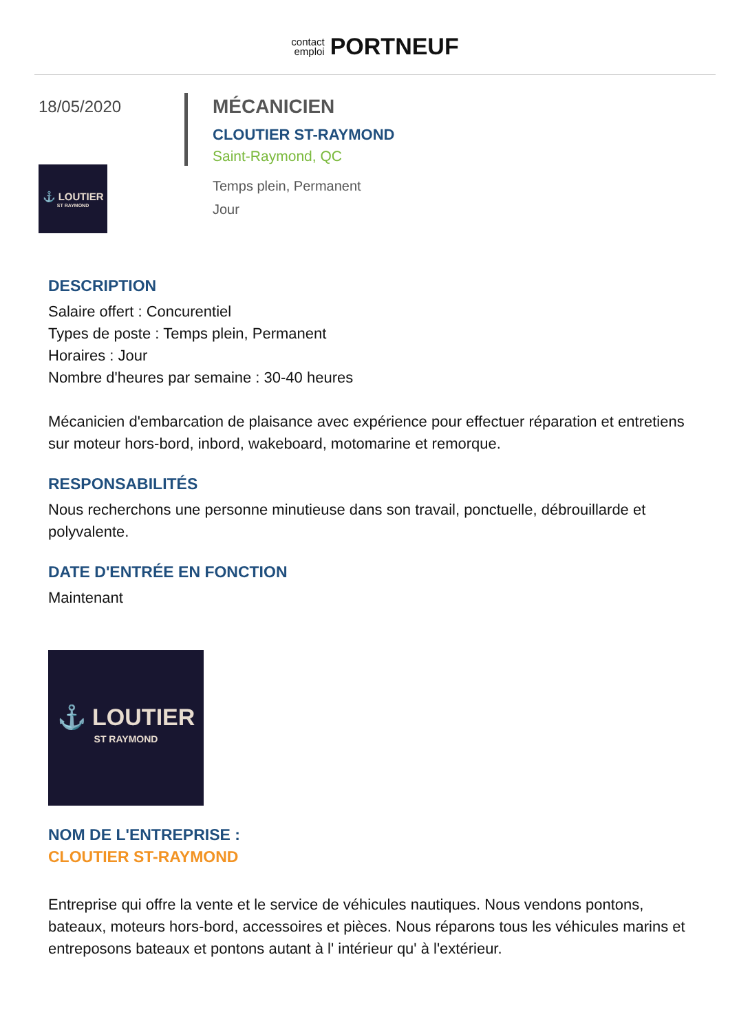contact
emploi PORTNEUF
18/05/2020
⚓ LOUTIER
ST RAYMOND
MÉCANICIEN
CLOUTIER ST-RAYMOND
Saint-Raymond, QC
Temps plein, Permanent
Jour
DESCRIPTION
Salaire offert : Concurentiel
Types de poste : Temps plein, Permanent
Horaires : Jour
Nombre d'heures par semaine : 30-40 heures
Mécanicien d'embarcation de plaisance avec expérience pour effectuer réparation et entretiens sur moteur hors-bord, inbord, wakeboard, motomarine et remorque.
RESPONSABILITÉS
Nous recherchons une personne minutieuse dans son travail, ponctuelle, débrouillarde et polyvalente.
DATE D'ENTRÉE EN FONCTION
Maintenant
⚓ LOUTIER
ST RAYMOND
NOM DE L'ENTREPRISE :
CLOUTIER ST-RAYMOND
Entreprise qui offre la vente et le service de véhicules nautiques. Nous vendons pontons, bateaux, moteurs hors-bord, accessoires et pièces. Nous réparons tous les véhicules marins et entreposons bateaux et pontons autant à l' intérieur qu' à l'extérieur.